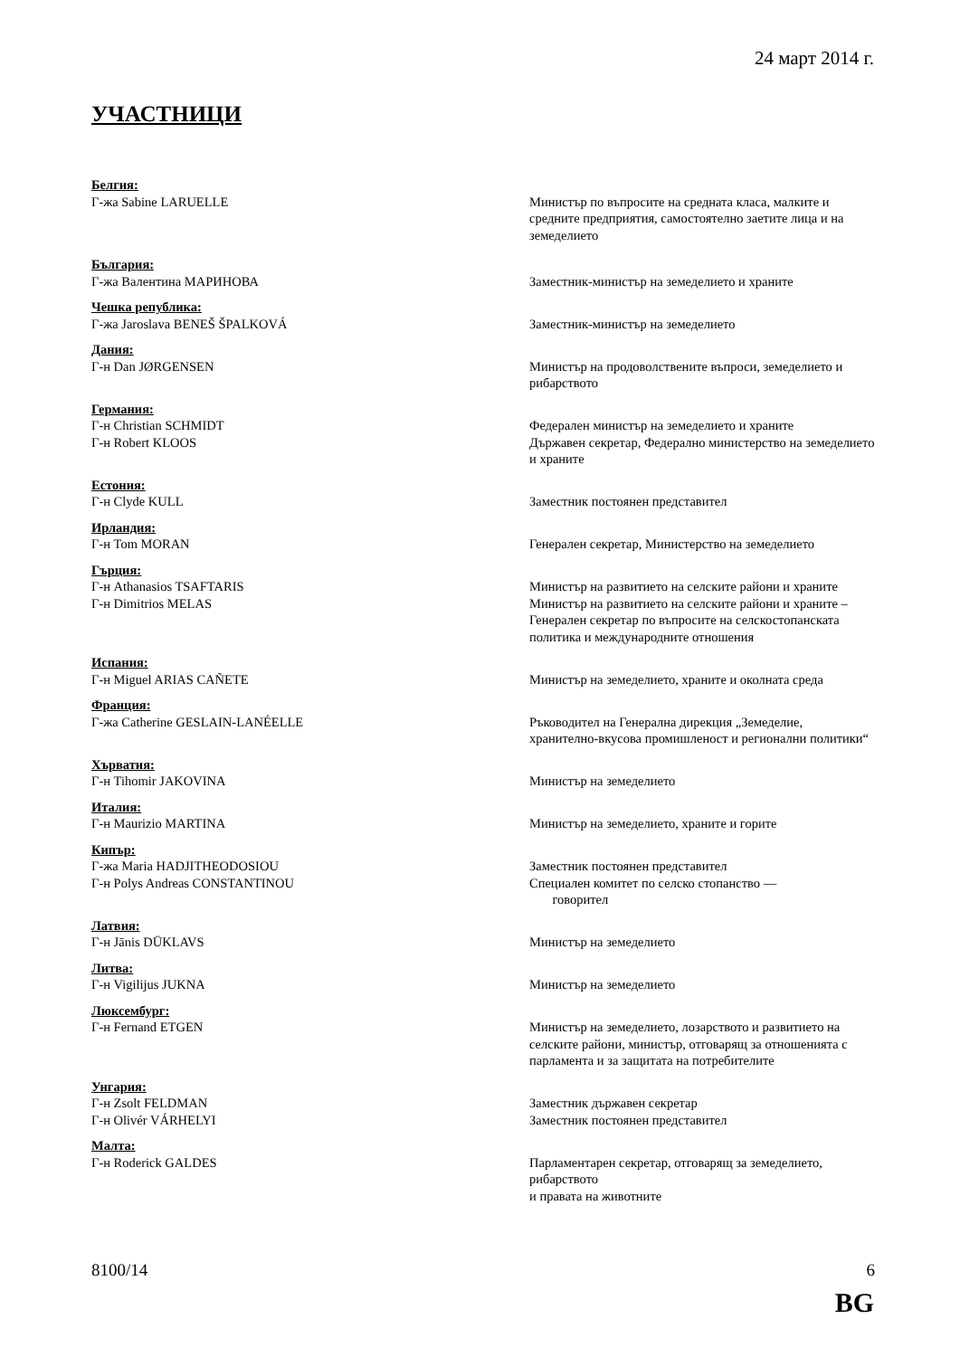24 март 2014 г.
УЧАСТНИЦИ
Белгия:
Г-жа Sabine LARUELLE Министър по въпросите на средната класа, малките и средните предприятия, самостоятелно заетите лица и на земеделието
България:
Г-жа Валентина МАРИНОВА Заместник-министър на земеделието и храните
Чешка република:
Г-жа Jaroslava BENEŠ ŠPALKOVÁ Заместник-министър на земеделието
Дания:
Г-н Dan JØRGENSEN Министър на продоволствените въпроси, земеделието и рибарството
Германия:
Г-н Christian SCHMIDT Федерален министър на земеделието и храните
Г-н Robert KLOOS Държавен секретар, Федерално министерство на земеделието и храните
Естония:
Г-н Clyde KULL Заместник постоянен представител
Ирландия:
Г-н Tom MORAN Генерален секретар, Министерство на земеделието
Гърция:
Г-н Athanasios TSAFTARIS Министър на развитието на селските райони и храните
Г-н Dimitrios MELAS Министър на развитието на селските райони и храните –
Генерален секретар по въпросите на селскостопанската политика и международните отношения
Испания:
Г-н Miguel ARIAS CAÑETE Министър на земеделието, храните и околната среда
Франция:
Г-жа Catherine GESLAIN-LANÉELLE Ръководител на Генерална дирекция „Земеделие, хранително-вкусова промишленост и регионални политики“
Хърватия:
Г-н Tihomir JAKOVINA Министър на земеделието
Италия:
Г-н Maurizio MARTINA Министър на земеделието, храните и горите
Кипър:
Г-жа Maria HADJITHEODOSIOU Заместник постоянен представител
Г-н Polys Andreas CONSTANTINOU Специален комитет по селско стопанство —
говорител
Латвия:
Г-н Jānis DŪKLAVS Министър на земеделието
Литва:
Г-н Vigilijus JUKNA Министър на земеделието
Люксембург:
Г-н Fernand ETGEN Министър на земеделието, лозарството и развитието на селските райони, министър, отговарящ за отношенията с парламента и за защитата на потребителите
Унгария:
Г-н Zsolt FELDMAN Заместник държавен секретар
Г-н Olivér VÁRHELYI Заместник постоянен представител
Малта:
Г-н Roderick GALDES Парламентарен секретар, отговарящ за земеделието, рибарството
и правата на животните
8100/14 6
BG